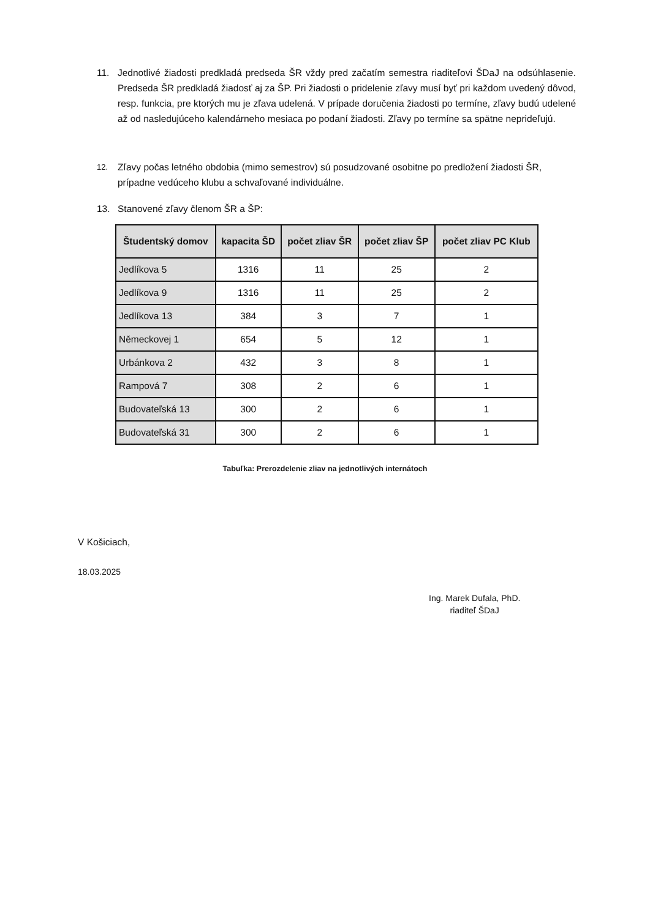11. Jednotlivé žiadosti predkladá predseda ŠR vždy pred začatím semestra riaditeľovi ŠDaJ na odsúhlasenie. Predseda ŠR predkladá žiadosť aj za ŠP. Pri žiadosti o pridelenie zľavy musí byť pri každom uvedený dôvod, resp. funkcia, pre ktorých mu je zľava udelená. V prípade doručenia žiadosti po termíne, zľavy budú udelené až od nasledujúceho kalendárneho mesiaca po podaní žiadosti. Zľavy po termíne sa spätne neprideľujú.
12. Zľavy počas letného obdobia (mimo semestrov) sú posudzované osobitne po predložení žiadosti ŠR, prípadne vedúceho klubu a schvaľované individuálne.
13. Stanovené zľavy členom ŠR a ŠP:
| Študentský domov | kapacita ŠD | počet zliav ŠR | počet zliav ŠP | počet zliav PC Klub |
| --- | --- | --- | --- | --- |
| Jedlíkova 5 | 1316 | 11 | 25 | 2 |
| Jedlíkova 9 | 1316 | 11 | 25 | 2 |
| Jedlíkova 13 | 384 | 3 | 7 | 1 |
| Německovej 1 | 654 | 5 | 12 | 1 |
| Urbánkova 2 | 432 | 3 | 8 | 1 |
| Rampová 7 | 308 | 2 | 6 | 1 |
| Budovateľská 13 | 300 | 2 | 6 | 1 |
| Budovateľská 31 | 300 | 2 | 6 | 1 |
Tabuľka: Prerozdelenie zliav na jednotlivých internátoch
V Košiciach,
18.03.2025
Ing. Marek Dufala, PhD.
riaditeľ ŠDaJ